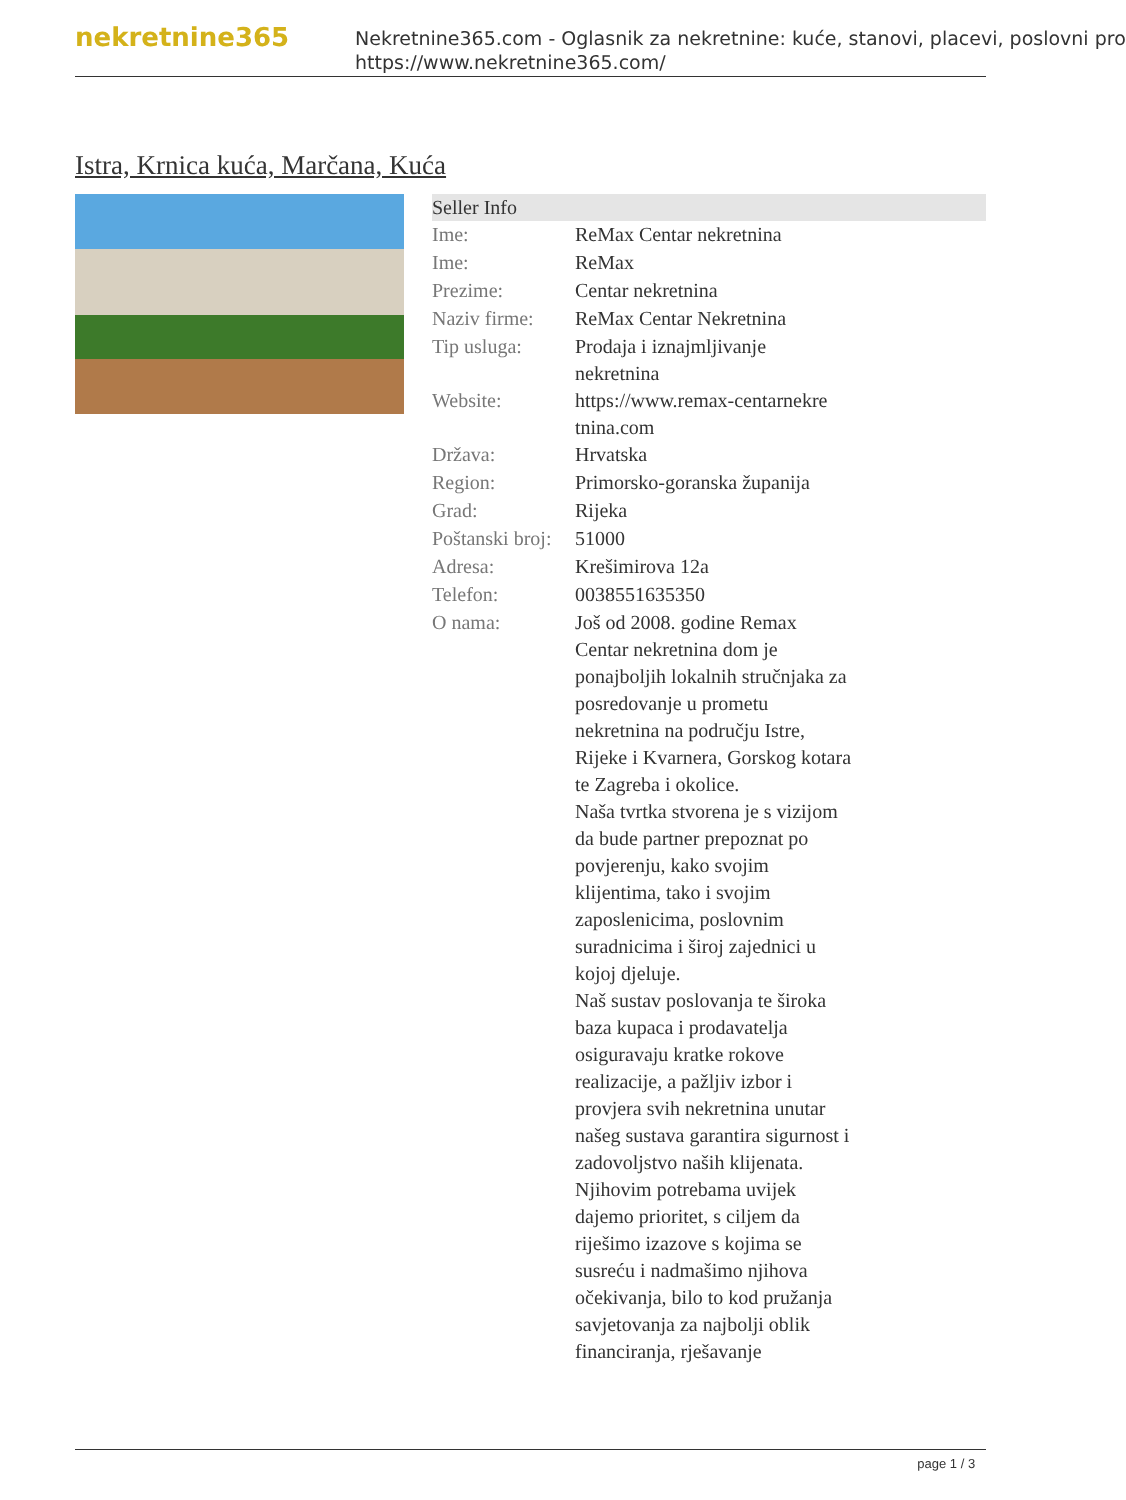nekretnine365
Nekretnine365.com - Oglasnik za nekretnine: kuće, stanovi, placevi, poslovni pro
https://www.nekretnine365.com/
Istra, Krnica kuća, Marčana, Kuća
| Seller Info | |
| --- | --- |
| Ime: | ReMax Centar nekretnina |
| Ime: | ReMax |
| Prezime: | Centar nekretnina |
| Naziv firme: | ReMax Centar Nekretnina |
| Tip usluga: | Prodaja i iznajmljivanje nekretnina |
| Website: | https://www.remax-centarnekre tnina.com |
| Država: | Hrvatska |
| Region: | Primorsko-goranska županija |
| Grad: | Rijeka |
| Poštanski broj: | 51000 |
| Adresa: | Krešimirova 12a |
| Telefon: | 0038551635350 |
| O nama: | Još od 2008. godine Remax Centar nekretnina dom je ponajboljih lokalnih stručnjaka za posredovanje u prometu nekretnina na području Istre, Rijeke i Kvarnera, Gorskog kotara te Zagreba i okolice. Naša tvrtka stvorena je s vizijom da bude partner prepoznat po povjerenju, kako svojim klijentima, tako i svojim zaposlenicima, poslovnim suradnicima i široj zajednici u kojoj djeluje. Naš sustav poslovanja te široka baza kupaca i prodavatelja osiguravaju kratke rokove realizacije, a pažljiv izbor i provjera svih nekretnina unutar našeg sustava garantira sigurnost i zadovoljstvo naših klijenata. Njihovim potrebama uvijek dajemo prioritet, s ciljem da riješimo izazove s kojima se susreću i nadmašimo njihova očekivanja, bilo to kod pružanja savjetovanja za najbolji oblik financiranja, rješavanje |
page 1 / 3